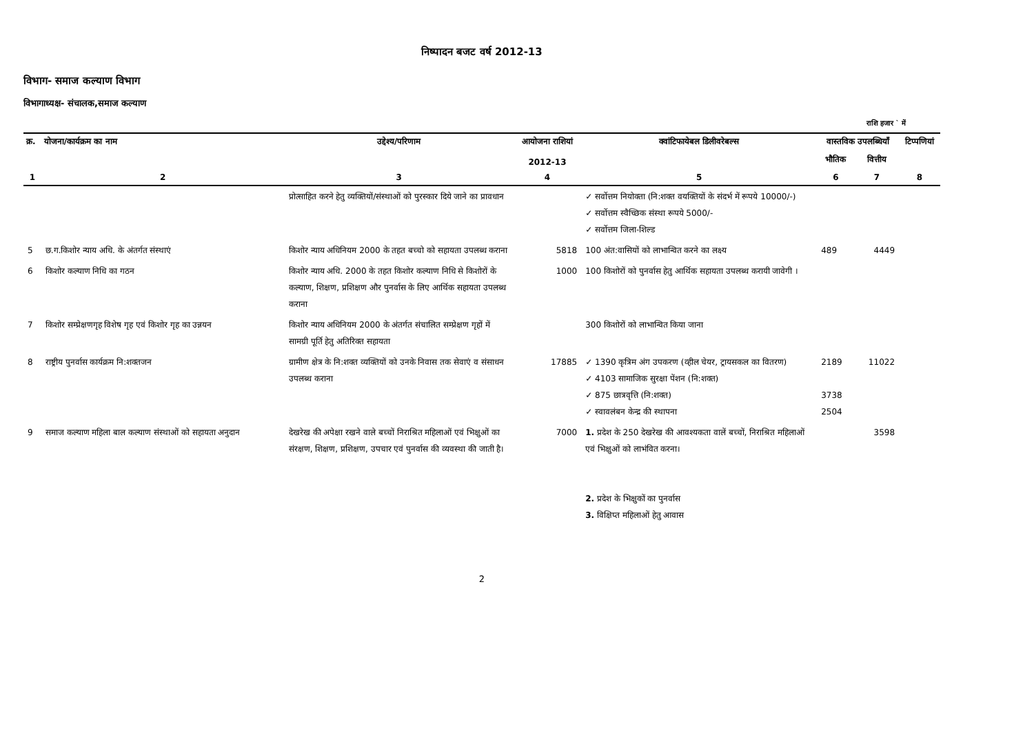निष्पादन बजट वर्ष 2012-13
विभाग- समाज कल्याण विभाग
विभागाध्यक्ष- संचालक,समाज कल्याण
राशि हजार ` में
| क्र. | योजना/कार्यक्रम का नाम | उद्देश्य/परिणाम | आयोजना राशियां 2012-13 | क्वांटिफायेबल डिलीवरेबल्स | वास्तविक उपलब्धियाँ | | टिप्पणियां |
| --- | --- | --- | --- | --- | --- | --- | --- |
| | | | | | भौतिक | वित्तीय | |
| 1 | 2 | 3 | 4 | 5 | 6 | 7 | 8 |
| | | प्रोत्साहित करने हेतु व्यक्तियों/संस्थाओं को पुरस्कार दिये जाने का प्रावधान | | ✓ सर्वोत्तम नियोक्ता (नि:शक्त वयक्तियों के संदर्भ में रूपये 10000/-) ✓ सर्वोत्तम स्वैच्छिक संस्था रूपये 5000/- ✓ सर्वोत्तम जिला-शिल्ड | | | |
| 5 | छ.ग.किशोर न्याय अधि. के अंतर्गत संस्थाएं | किशोर न्याय अधिनियम 2000 के तहत बच्चो को सहायता उपलब्ध कराना | 5818 | 100 अंत:वासियों को लाभान्वित करने का लक्ष्य | 489 | 4449 | |
| 6 | किशोर कल्याण निधि का गठन | किशोर न्याय अधि. 2000 के तहत किशोर कल्याण निधि से किशोरों के कल्याण, शिक्षण, प्रशिक्षण और पुनर्वास के लिए आर्थिक सहायता उपलब्ध कराना | 1000 | 100 किशोरों को पुनर्वास हेतु आर्थिक सहायता उपलब्ध करायी जावेगी । | | | |
| 7 | किशोर सम्प्रेक्षणगृह विशेष गृह एवं किशोर गृह का उन्नयन | किशोर न्याय अधिनियम 2000 के अंतर्गत संचालित सम्प्रेक्षण गृहों में सामग्री पूर्ति हेतु अतिरिक्त सहायता | | 300 किशोरों को लाभान्वित किया जाना | | | |
| 8 | राष्ट्रीय पुनर्वास कार्यक्रम नि:शक्तजन | ग्रामीण क्षेत्र के नि:शक्त व्यक्तियों को उनके निवास तक सेवाएं व संसाधन उपलब्ध कराना | 17885 | ✓ 1390 कृत्रिम अंग उपकरण (व्हील चेयर, ट्रायसकल का वितरण) ✓ 4103 सामाजिक सुरक्षा पेंशन (नि:शक्त) ✓ 875 छात्रवृत्ति (नि:शक्त) ✓ स्वावलंबन केन्द्र की स्थापना | 2189 3738 2504 | 11022 | |
| 9 | समाज कल्याण महिला बाल कल्याण संस्थाओं को सहायता अनुदान | देखरेख की अपेक्षा रखने वाले बच्चों निराश्रित महिलाओं एवं भिक्षुओं का संरक्षण, शिक्षण, प्रशिक्षण, उपचार एवं पुनर्वास की व्यवस्था की जाती है। | 7000 | 1. प्रदेश के 250 देखरेख की आवश्यकता वालें बच्चों, निराश्रित महिलाओं एवं भिक्षुओं को लाभंवित करना। 2. प्रदेश के भिक्षुकों का पुनर्वास 3. विक्षिप्त महिलाओं हेतु आवास | | 3598 | |
2